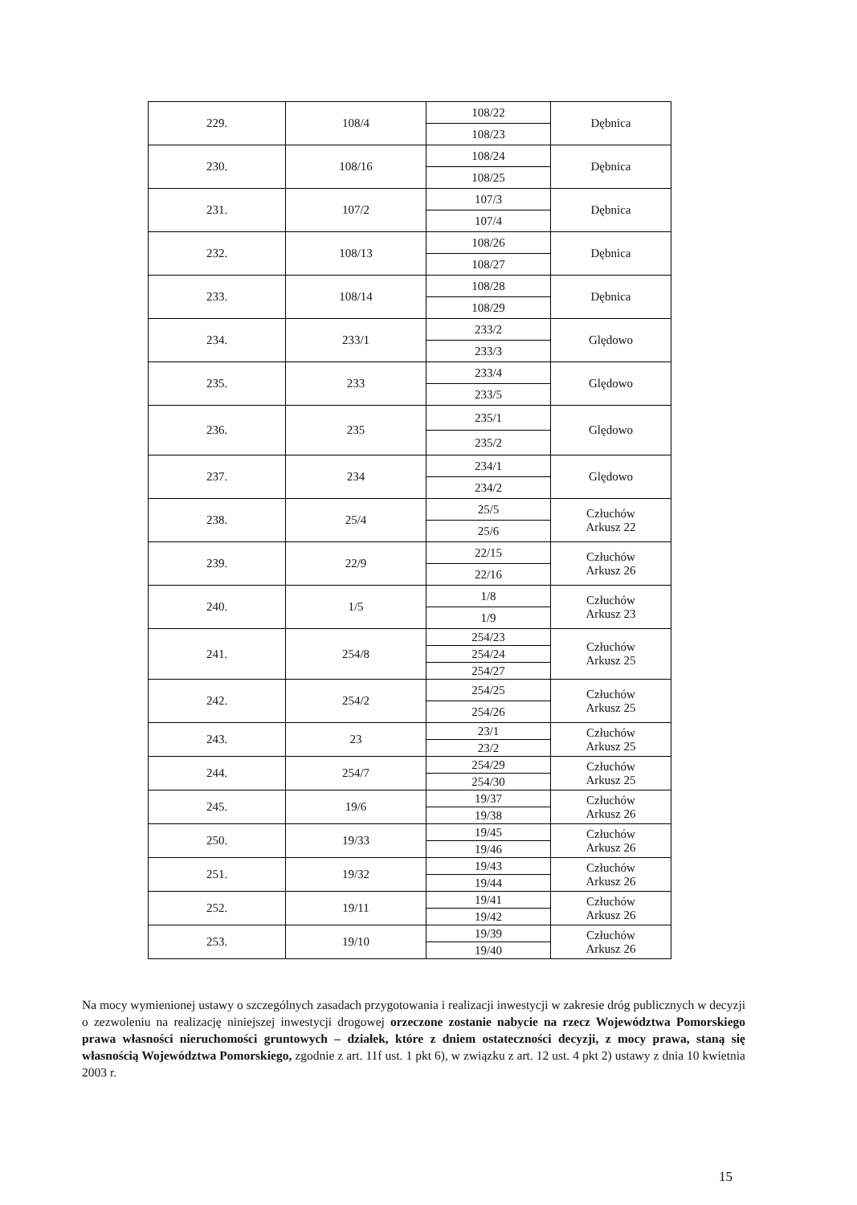| 229. | 108/4 | 108/22 | Dębnica |
| | | 108/23 | |
| 230. | 108/16 | 108/24 | Dębnica |
| | | 108/25 | |
| 231. | 107/2 | 107/3 | Dębnica |
| | | 107/4 | |
| 232. | 108/13 | 108/26 | Dębnica |
| | | 108/27 | |
| 233. | 108/14 | 108/28 | Dębnica |
| | | 108/29 | |
| 234. | 233/1 | 233/2 | Ględowo |
| | | 233/3 | |
| 235. | 233 | 233/4 | Ględowo |
| | | 233/5 | |
| 236. | 235 | 235/1 | Ględowo |
| | | 235/2 | |
| 237. | 234 | 234/1 | Ględowo |
| | | 234/2 | |
| 238. | 25/4 | 25/5 | Człuchów Arkusz 22 |
| | | 25/6 | |
| 239. | 22/9 | 22/15 | Człuchów Arkusz 26 |
| | | 22/16 | |
| 240. | 1/5 | 1/8 | Człuchów Arkusz 23 |
| | | 1/9 | |
| 241. | 254/8 | 254/23 | Człuchów Arkusz 25 |
| | | 254/24 | |
| | | 254/27 | |
| 242. | 254/2 | 254/25 | Człuchów Arkusz 25 |
| | | 254/26 | |
| 243. | 23 | 23/1 | Człuchów Arkusz 25 |
| | | 23/2 | |
| 244. | 254/7 | 254/29 | Człuchów Arkusz 25 |
| | | 254/30 | |
| 245. | 19/6 | 19/37 | Człuchów Arkusz 26 |
| | | 19/38 | |
| 250. | 19/33 | 19/45 | Człuchów Arkusz 26 |
| | | 19/46 | |
| 251. | 19/32 | 19/43 | Człuchów Arkusz 26 |
| | | 19/44 | |
| 252. | 19/11 | 19/41 | Człuchów Arkusz 26 |
| | | 19/42 | |
| 253. | 19/10 | 19/39 | Człuchów Arkusz 26 |
| | | 19/40 | |
Na mocy wymienionej ustawy o szczególnych zasadach przygotowania i realizacji inwestycji w zakresie dróg publicznych w decyzji o zezwoleniu na realizację niniejszej inwestycji drogowej orzeczone zostanie nabycie na rzecz Województwa Pomorskiego prawa własności nieruchomości gruntowych – działek, które z dniem ostateczności decyzji, z mocy prawa, staną się własnością Województwa Pomorskiego, zgodnie z art. 11f ust. 1 pkt 6), w związku z art. 12 ust. 4 pkt 2) ustawy z dnia 10 kwietnia 2003 r.
15